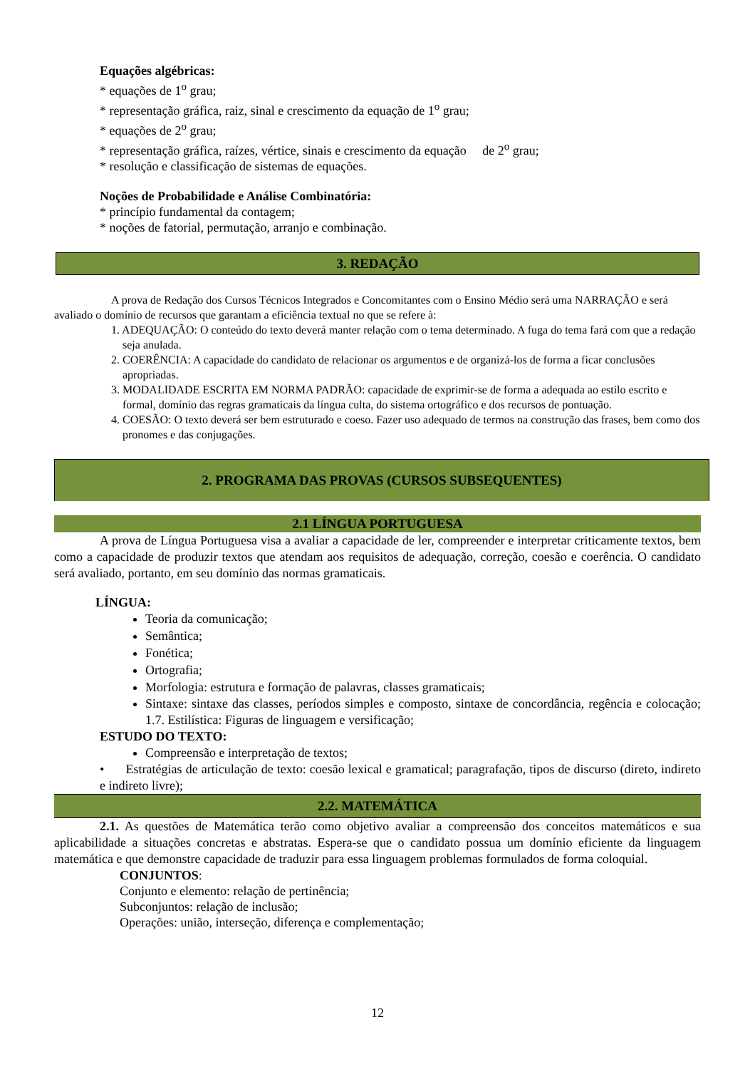Equações algébricas:
* equações de 1<sup>o</sup> grau;
* representação gráfica, raiz, sinal e crescimento da equação de 1<sup>o</sup> grau;
* equações de 2<sup>o</sup> grau;
* representação gráfica, raízes, vértice, sinais e crescimento da equação de 2<sup>o</sup> grau;
* resolução e classificação de sistemas de equações.
Noções de Probabilidade e Análise Combinatória:
* princípio fundamental da contagem;
* noções de fatorial, permutação, arranjo e combinação.
3. REDAÇÃO
A prova de Redação dos Cursos Técnicos Integrados e Concomitantes com o Ensino Médio será uma NARRAÇÃO e será avaliado o domínio de recursos que garantam a eficiência textual no que se refere à:
1. ADEQUAÇÃO: O conteúdo do texto deverá manter relação com o tema determinado. A fuga do tema fará com que a redação seja anulada.
2. COERÊNCIA: A capacidade do candidato de relacionar os argumentos e de organizá-los de forma a ficar conclusões apropriadas.
3. MODALIDADE ESCRITA EM NORMA PADRÃO: capacidade de exprimir-se de forma a adequada ao estilo escrito e formal, domínio das regras gramaticais da língua culta, do sistema ortográfico e dos recursos de pontuação.
4. COESÃO: O texto deverá ser bem estruturado e coeso. Fazer uso adequado de termos na construção das frases, bem como dos pronomes e das conjugações.
2. PROGRAMA DAS PROVAS (CURSOS SUBSEQUENTES)
2.1 LÍNGUA PORTUGUESA
A prova de Língua Portuguesa visa a avaliar a capacidade de ler, compreender e interpretar criticamente textos, bem como a capacidade de produzir textos que atendam aos requisitos de adequação, correção, coesão e coerência. O candidato será avaliado, portanto, em seu domínio das normas gramaticais.
LÍNGUA:
Teoria da comunicação;
Semântica;
Fonética;
Ortografia;
Morfologia: estrutura e formação de palavras, classes gramaticais;
Sintaxe: sintaxe das classes, períodos simples e composto, sintaxe de concordância, regência e colocação; 1.7. Estilística: Figuras de linguagem e versificação;
ESTUDO DO TEXTO:
Compreensão e interpretação de textos;
• Estratégias de articulação de texto: coesão lexical e gramatical; paragrafação, tipos de discurso (direto, indireto e indireto livre);
2.2. MATEMÁTICA
2.1. As questões de Matemática terão como objetivo avaliar a compreensão dos conceitos matemáticos e sua aplicabilidade a situações concretas e abstratas. Espera-se que o candidato possua um domínio eficiente da linguagem matemática e que demonstre capacidade de traduzir para essa linguagem problemas formulados de forma coloquial.
CONJUNTOS:
Conjunto e elemento: relação de pertinência;
Subconjuntos: relação de inclusão;
Operações: união, interseção, diferença e complementação;
12